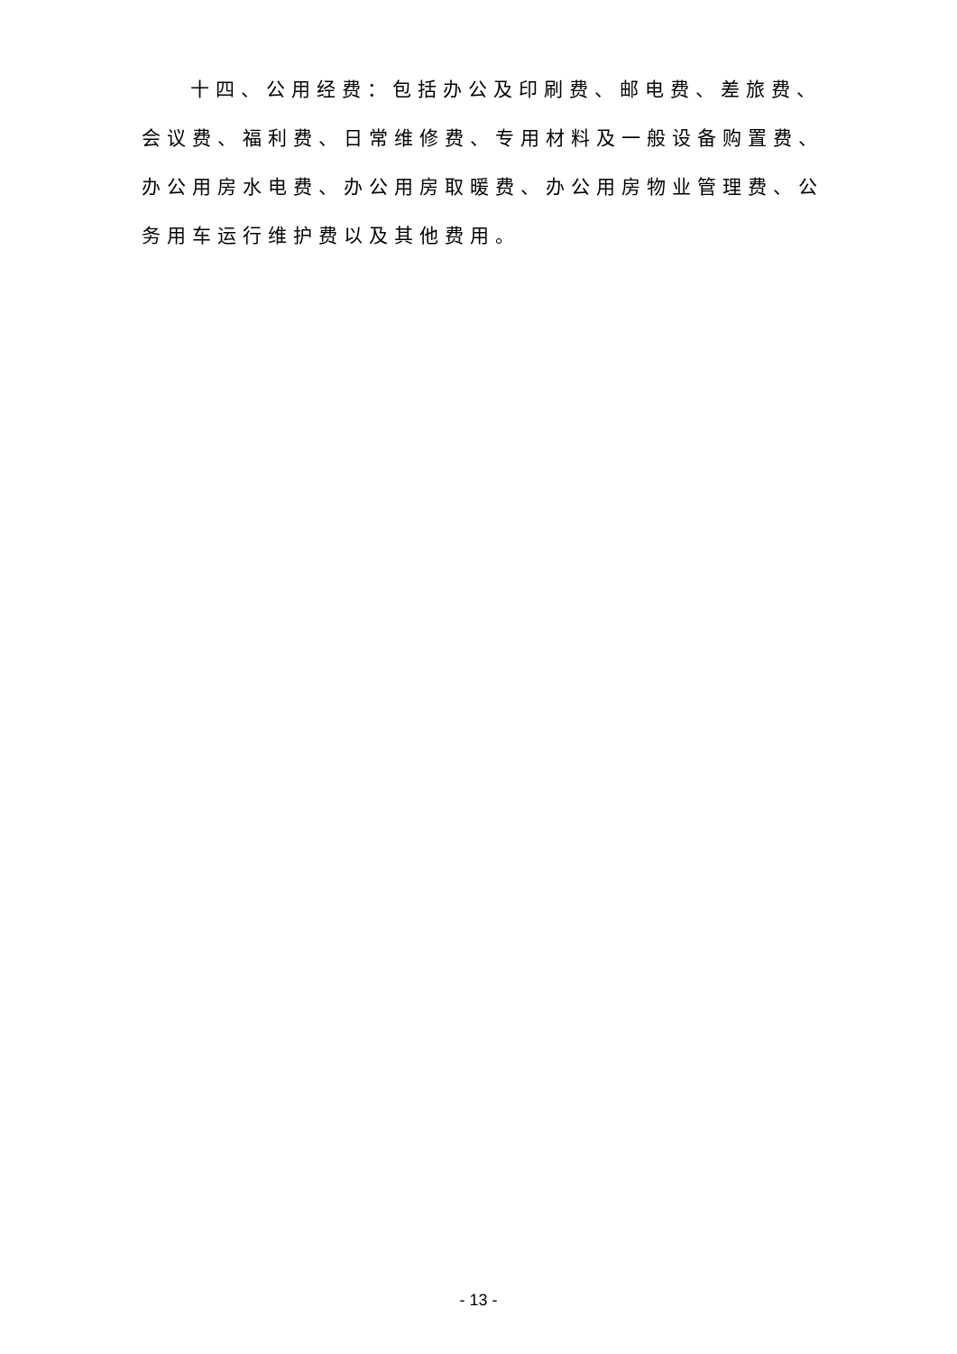十四、公用经费：包括办公及印刷费、邮电费、差旅费、会议费、福利费、日常维修费、专用材料及一般设备购置费、办公用房水电费、办公用房取暖费、办公用房物业管理费、公务用车运行维护费以及其他费用。
- 13 -